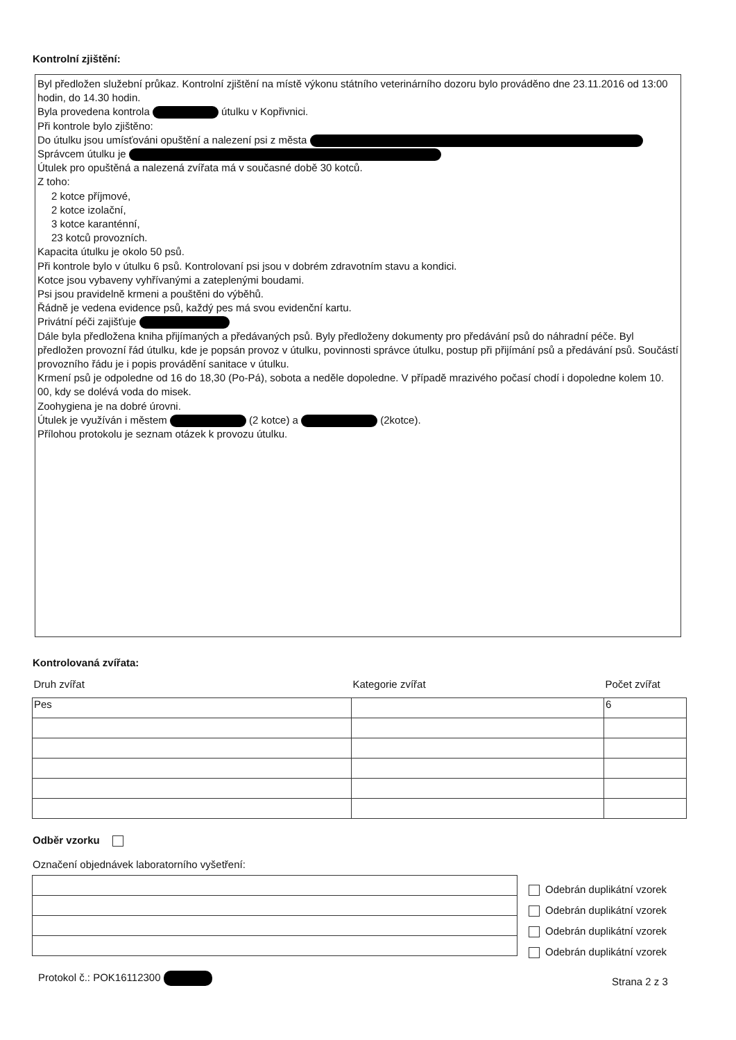Kontrolní zjištění:
Byl předložen služební průkaz. Kontrolní zjištění na místě výkonu státního veterinárního dozoru bylo prováděno dne 23.11.2016 od 13:00 hodin, do 14.30 hodin.
Byla provedena kontrola útulku v Kopřivnici.
Při kontrole bylo zjištěno:
Do útulku jsou umísťováni opuštění a nalezení psi z města
Správcem útulku je
Útulek pro opuštěná a nalezená zvířata má v současné době 30 kotců.
Z toho:
2 kotce příjmové,
2 kotce izolační,
3 kotce karanténní,
23 kotců provozních.
Kapacita útulku je okolo 50 psů.
Při kontrole bylo v útulku 6 psů. Kontrolovaní psi jsou v dobrém zdravotním stavu a kondici.
Kotce jsou vybaveny vyhřívanými a zateplenými boudami.
Psi jsou pravidelně krmeni a pouštěni do výběhů.
Řádně je vedena evidence psů, každý pes má svou evidenční kartu.
Privátní péči zajišťuje
Dále byla předložena kniha přijímaných a předávaných psů. Byly předloženy dokumenty pro předávání psů do náhradní péče. Byl předložen provozní řád útulku, kde je popsán provoz v útulku, povinnosti správce útulku, postup při přijímání psů a předávání psů. Součástí provozního řádu je i popis provádění sanitace v útulku.
Krmení psů je odpoledne od 16 do 18,30 (Po-Pá), sobota a neděle dopoledne. V případě mrazivého počasí chodí i dopoledne kolem 10. 00, kdy se dolévá voda do misek.
Zoohygiena je na dobré úrovni.
Útulek je využíván i městem (2 kotce) a (2kotce).
Přílohou protokolu je seznam otázek k provozu útulku.
Kontrolovaná zvířata:
| Druh zvířat | Kategorie zvířat | Počet zvířat |
| --- | --- | --- |
| Pes | | 6 |
Odběr vzorku
Označení objednávek laboratorního vyšetření:
Odebrán duplikátní vzorek
Odebrán duplikátní vzorek
Odebrán duplikátní vzorek
Odebrán duplikátní vzorek
Protokol č.: POK16112300 Strana 2 z 3